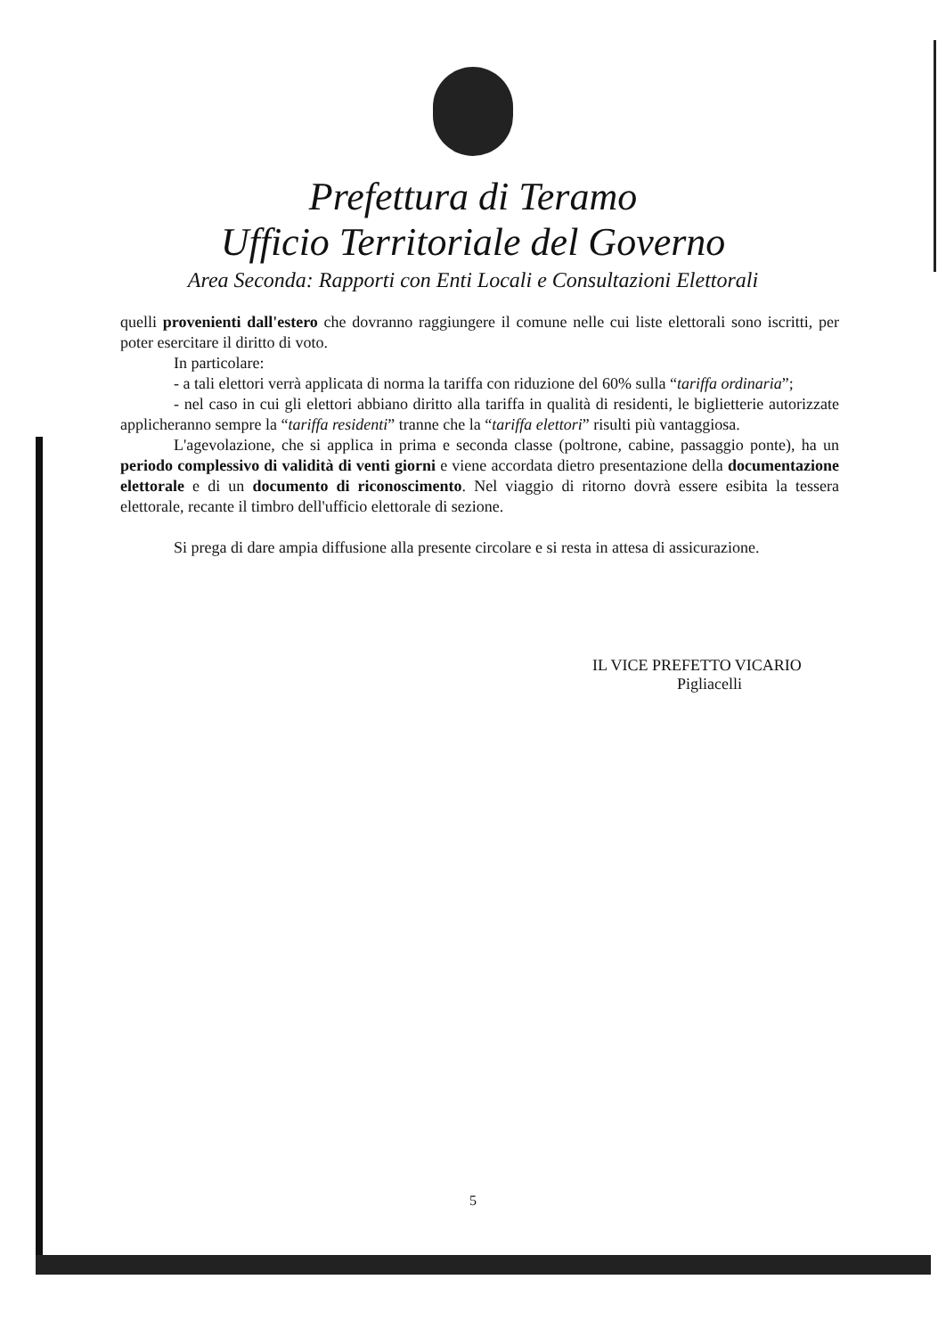Prefettura di Teramo
Ufficio Territoriale del Governo
Area Seconda: Rapporti con Enti Locali e Consultazioni Elettorali
quelli provenienti dall'estero che dovranno raggiungere il comune nelle cui liste elettorali sono iscritti, per poter esercitare il diritto di voto.
In particolare:
- a tali elettori verrà applicata di norma la tariffa con riduzione del 60% sulla “tariffa ordinaria”;
- nel caso in cui gli elettori abbiano diritto alla tariffa in qualità di residenti, le biglietterie autorizzate applicheranno sempre la “tariffa residenti” tranne che la “tariffa elettori” risulti più vantaggiosa.
L'agevolazione, che si applica in prima e seconda classe (poltrone, cabine, passaggio ponte), ha un periodo complessivo di validità di venti giorni e viene accordata dietro presentazione della documentazione elettorale e di un documento di riconoscimento. Nel viaggio di ritorno dovrà essere esibita la tessera elettorale, recante il timbro dell'ufficio elettorale di sezione.
Si prega di dare ampia diffusione alla presente circolare e si resta in attesa di assicurazione.
IL VICE PREFETTO VICARIO
Pigliacelli
5